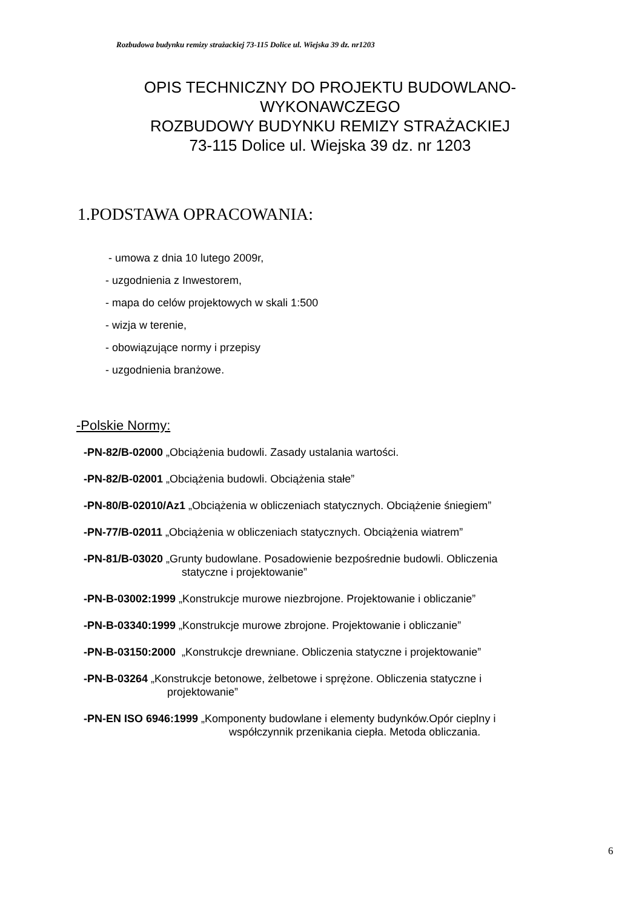Rozbudowa budynku remizy strażackiej 73-115 Dolice ul. Wiejska 39 dz. nr1203
OPIS TECHNICZNY DO PROJEKTU BUDOWLANO-WYKONAWCZEGO
ROZBUDOWY BUDYNKU REMIZY STRAŻACKIEJ
73-115 Dolice ul. Wiejska 39 dz. nr 1203
1.PODSTAWA OPRACOWANIA:
- umowa z dnia 10 lutego 2009r,
- uzgodnienia z Inwestorem,
- mapa do celów projektowych w skali 1:500
- wizja w terenie,
- obowiązujące normy i przepisy
- uzgodnienia branżowe.
-Polskie Normy:
-PN-82/B-02000 „Obciążenia budowli. Zasady ustalania wartości.
-PN-82/B-02001 „Obciążenia budowli. Obciążenia stałe”
-PN-80/B-02010/Az1 „Obciążenia w obliczeniach statycznych. Obciążenie śniegiem”
-PN-77/B-02011 „Obciążenia w obliczeniach statycznych. Obciążenia wiatrem”
-PN-81/B-03020 „Grunty budowlane. Posadowienie bezpośrednie budowli. Obliczenia
statyczne i projektowanie”
-PN-B-03002:1999 „Konstrukcje murowe niezbrojone. Projektowanie i obliczanie”
-PN-B-03340:1999 „Konstrukcje murowe zbrojone. Projektowanie i obliczanie”
-PN-B-03150:2000 „Konstrukcje drewniane. Obliczenia statyczne i projektowanie”
-PN-B-03264 „Konstrukcje betonowe, żelbetowe i sprężone. Obliczenia statyczne i
projektowanie”
-PN-EN ISO 6946:1999 „Komponenty budowlane i elementy budynków.Opór cieplny i
współczynnik przenikania ciepła. Metoda obliczania.
6